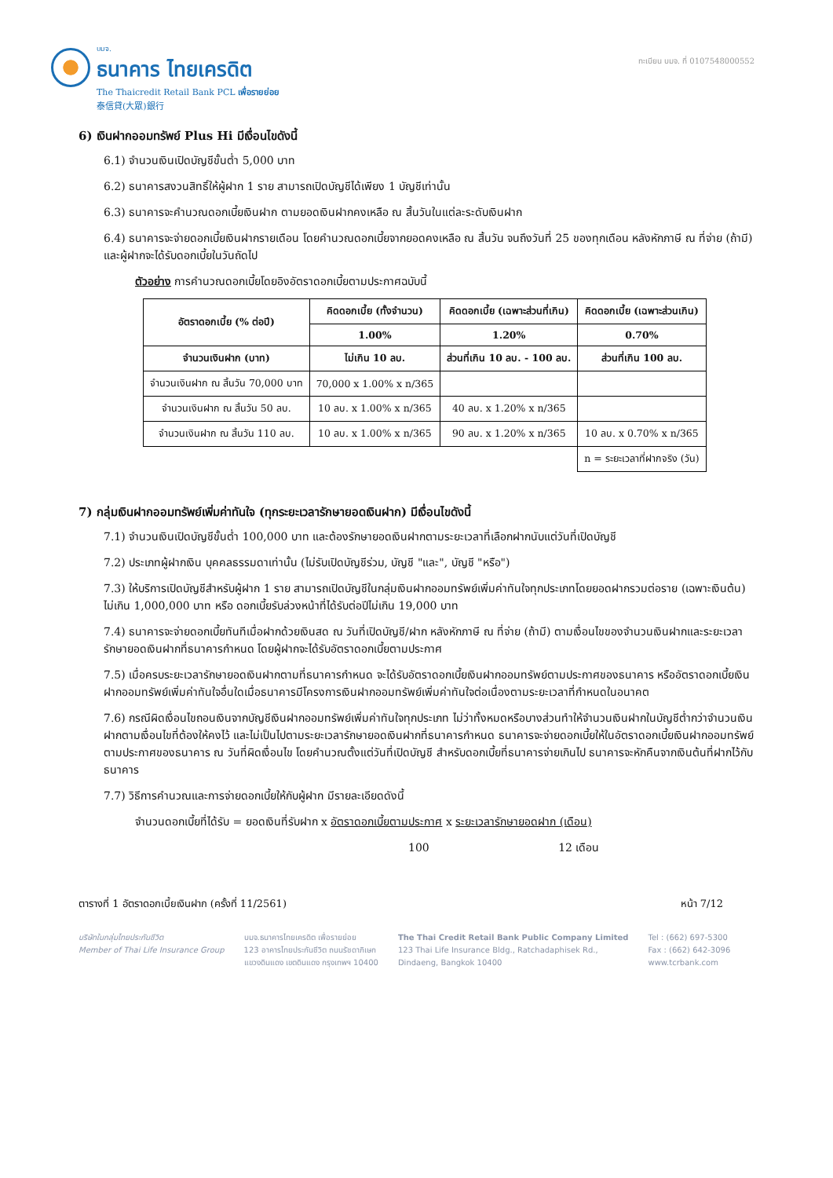บมจ.
ธนาคาร ไทยเครดิต
The Thaicredit Retail Bank PCL เพื่อรายย่อย
泰信貸(大眾)銀行
ทะเบียน บมจ. ที่ 0107548000552
6) เงินฝากออมทรัพย์ Plus Hi มีเงื่อนไขดังนี้
6.1) จำนวนเงินเปิดบัญชีขั้นต่ำ 5,000 บาท
6.2) ธนาคารสงวนสิทธิ์ให้ผู้ฝาก 1 ราย สามารถเปิดบัญชีได้เพียง 1 บัญชีเท่านั้น
6.3) ธนาคารจะคำนวณดอกเบี้ยเงินฝาก ตามยอดเงินฝากคงเหลือ ณ สิ้นวันในแต่ละระดับเงินฝาก
6.4) ธนาคารจะจ่ายดอกเบี้ยเงินฝากรายเดือน โดยคำนวณดอกเบี้ยจากยอดคงเหลือ ณ สิ้นวัน จนถึงวันที่ 25 ของทุกเดือน หลังหักภาษี ณ ที่จ่าย (ถ้ามี) และผู้ฝากจะได้รับดอกเบี้ยในวันถัดไป
ตัวอย่าง การคำนวณดอกเบี้ยโดยอิงอัตราดอกเบี้ยตามประกาศฉบับนี้
| อัตราดอกเบี้ย (% ต่อปี) | คิดดอกเบี้ย (ทั้งจำนวน) | คิดดอกเบี้ย (เฉพาะส่วนที่เกิน) | คิดดอกเบี้ย (เฉพาะส่วนเกิน) |
| --- | --- | --- | --- |
| | 1.00% | 1.20% | 0.70% |
| จำนวนเงินฝาก (บาท) | ไม่เกิน 10 ลบ. | ส่วนที่เกิน 10 ลบ. - 100 ลบ. | ส่วนที่เกิน 100 ลบ. |
| จำนวนเงินฝาก ณ สิ้นวัน 70,000 บาท | 70,000 x 1.00% x n/365 | | |
| จำนวนเงินฝาก ณ สิ้นวัน 50 ลบ. | 10 ลบ. x 1.00% x n/365 | 40 ลบ. x 1.20% x n/365 | |
| จำนวนเงินฝาก ณ สิ้นวัน 110 ลบ. | 10 ลบ. x 1.00% x n/365 | 90 ลบ. x 1.20% x n/365 | 10 ลบ. x 0.70% x n/365 |
| | | | n = ระยะเวลาที่ฝากจริง (วัน) |
7) กลุ่มเงินฝากออมทรัพย์เพิ่มค่าทันใจ (ทุกระยะเวลารักษายอดเงินฝาก) มีเงื่อนไขดังนี้
7.1) จำนวนเงินเปิดบัญชีขั้นต่ำ 100,000 บาท และต้องรักษายอดเงินฝากตามระยะเวลาที่เลือกฝากนับแต่วันที่เปิดบัญชี
7.2) ประเภทผู้ฝากเงิน บุคคลธรรมดาเท่านั้น (ไม่รับเปิดบัญชีร่วม, บัญชี "และ", บัญชี "หรือ")
7.3) ให้บริการเปิดบัญชีสำหรับผู้ฝาก 1 ราย สามารถเปิดบัญชีในกลุ่มเงินฝากออมทรัพย์เพิ่มค่าทันใจทุกประเภทโดยยอดฝากรวมต่อราย (เฉพาะเงินต้น) ไม่เกิน 1,000,000 บาท หรือ ดอกเบี้ยรับล่วงหน้าที่ได้รับต่อปีไม่เกิน 19,000 บาท
7.4) ธนาคารจะจ่ายดอกเบี้ยทันทีเมื่อฝากด้วยเงินสด ณ วันที่เปิดบัญชี/ฝาก หลังหักภาษี ณ ที่จ่าย (ถ้ามี) ตามเงื่อนไขของจำนวนเงินฝากและระยะเวลารักษายอดเงินฝากที่ธนาคารกำหนด โดยผู้ฝากจะได้รับอัตราดอกเบี้ยตามประกาศ
7.5) เมื่อครบระยะเวลารักษายอดเงินฝากตามที่ธนาคารกำหนด จะได้รับอัตราดอกเบี้ยเงินฝากออมทรัพย์ตามประกาศของธนาคาร หรืออัตราดอกเบี้ยเงินฝากออมทรัพย์เพิ่มค่าทันใจอื่นใดเมื่อธนาคารมีโครงการเงินฝากออมทรัพย์เพิ่มค่าทันใจต่อเนื่องตามระยะเวลาที่กำหนดในอนาคต
7.6) กรณีผิดเงื่อนไขถอนเงินจากบัญชีเงินฝากออมทรัพย์เพิ่มค่าทันใจทุกประเภท ไม่ว่าทั้งหมดหรือบางส่วนทำให้จำนวนเงินฝากในบัญชีต่ำกว่าจำนวนเงินฝากตามเงื่อนไขที่ต้องให้คงไว้ และไม่เป็นไปตามระยะเวลารักษายอดเงินฝากที่ธนาคารกำหนด ธนาคารจะจ่ายดอกเบี้ยให้ในอัตราดอกเบี้ยเงินฝากออมทรัพย์ตามประกาศของธนาคาร ณ วันที่ผิดเงื่อนไข โดยคำนวณตั้งแต่วันที่เปิดบัญชี สำหรับดอกเบี้ยที่ธนาคารจ่ายเกินไป ธนาคารจะหักคืนจากเงินต้นที่ฝากไว้กับธนาคาร
7.7) วิธีการคำนวณและการจ่ายดอกเบี้ยให้กับผู้ฝาก มีรายละเอียดดังนี้
จำนวนดอกเบี้ยที่ได้รับ = ยอดเงินที่รับฝาก x อัตราดอกเบี้ยตามประกาศ x ระยะเวลารักษายอดฝาก (เดือน)
100 12 เดือน
ตารางที่ 1 อัตราดอกเบี้ยเงินฝาก (ครั้งที่ 11/2561) หน้า 7/12
บริษัทในกลุ่มไทยประกันชีวิต
Member of Thai Life Insurance Group
บมจ.ธนาคารไทยเครดิต เพื่อรายย่อย
123 อาคารไทยประกันชีวิต ถนนรัชดาภิเษก
แขวงดินแดง เขตดินแดง กรุงเทพฯ 10400
The Thai Credit Retail Bank Public Company Limited
123 Thai Life Insurance Bldg., Ratchadaphisek Rd.,
Dindaeng, Bangkok 10400
Tel : (662) 697-5300
Fax : (662) 642-3096
www.tcrbank.com